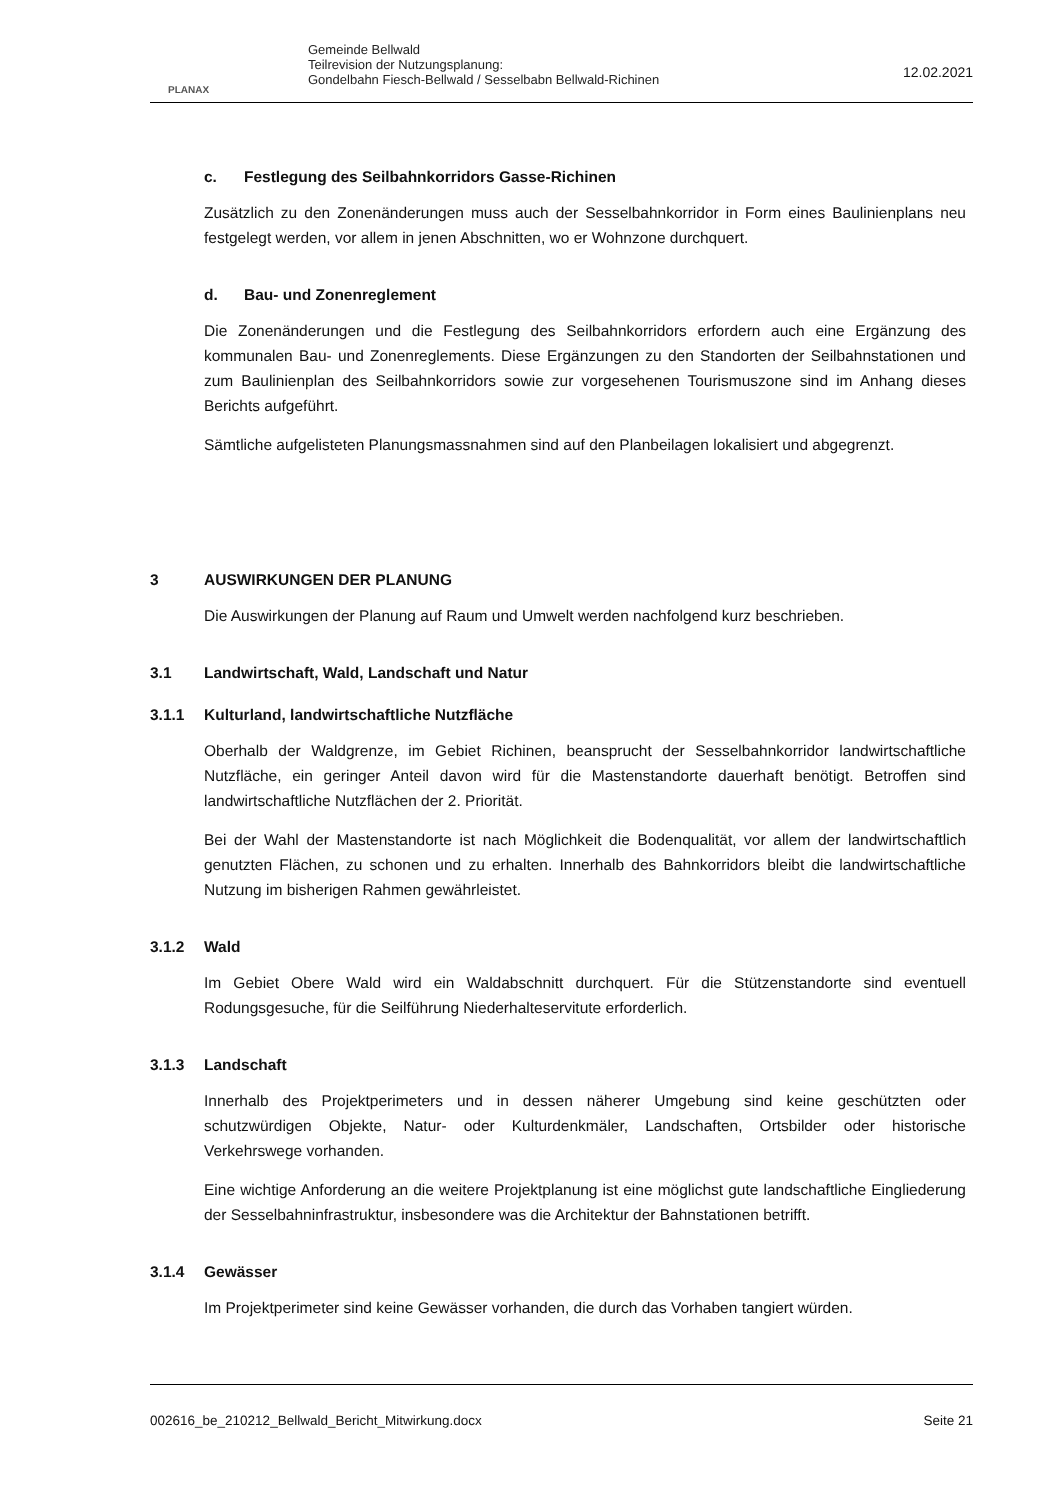PLANAX
Gemeinde Bellwald
Teilrevision der Nutzungsplanung:
Gondelbahn Fiesch-Bellwald / Sesselbabn Bellwald-Richinen
12.02.2021
c. Festlegung des Seilbahnkorridors Gasse-Richinen
Zusätzlich zu den Zonenänderungen muss auch der Sesselbahnkorridor in Form eines Baulinienplans neu festgelegt werden, vor allem in jenen Abschnitten, wo er Wohnzone durchquert.
d. Bau- und Zonenreglement
Die Zonenänderungen und die Festlegung des Seilbahnkorridors erfordern auch eine Ergänzung des kommunalen Bau- und Zonenreglements. Diese Ergänzungen zu den Standorten der Seilbahnstationen und zum Baulinienplan des Seilbahnkorridors sowie zur vorgesehenen Tourismuszone sind im Anhang dieses Berichts aufgeführt.
Sämtliche aufgelisteten Planungsmassnahmen sind auf den Planbeilagen lokalisiert und abgegrenzt.
3 AUSWIRKUNGEN DER PLANUNG
Die Auswirkungen der Planung auf Raum und Umwelt werden nachfolgend kurz beschrieben.
3.1 Landwirtschaft, Wald, Landschaft und Natur
3.1.1 Kulturland, landwirtschaftliche Nutzfläche
Oberhalb der Waldgrenze, im Gebiet Richinen, beansprucht der Sesselbahnkorridor landwirtschaftliche Nutzfläche, ein geringer Anteil davon wird für die Mastenstandorte dauerhaft benötigt. Betroffen sind landwirtschaftliche Nutzflächen der 2. Priorität.
Bei der Wahl der Mastenstandorte ist nach Möglichkeit die Bodenqualität, vor allem der landwirtschaftlich genutzten Flächen, zu schonen und zu erhalten. Innerhalb des Bahnkorridors bleibt die landwirtschaftliche Nutzung im bisherigen Rahmen gewährleistet.
3.1.2 Wald
Im Gebiet Obere Wald wird ein Waldabschnitt durchquert. Für die Stützenstandorte sind eventuell Rodungsgesuche, für die Seilführung Niederhalteservitute erforderlich.
3.1.3 Landschaft
Innerhalb des Projektperimeters und in dessen näherer Umgebung sind keine geschützten oder schutzwürdigen Objekte, Natur- oder Kulturdenkmäler, Landschaften, Ortsbilder oder historische Verkehrswege vorhanden.
Eine wichtige Anforderung an die weitere Projektplanung ist eine möglichst gute landschaftliche Eingliederung der Sesselbahninfrastruktur, insbesondere was die Architektur der Bahnstationen betrifft.
3.1.4 Gewässer
Im Projektperimeter sind keine Gewässer vorhanden, die durch das Vorhaben tangiert würden.
002616_be_210212_Bellwald_Bericht_Mitwirkung.docx Seite 21